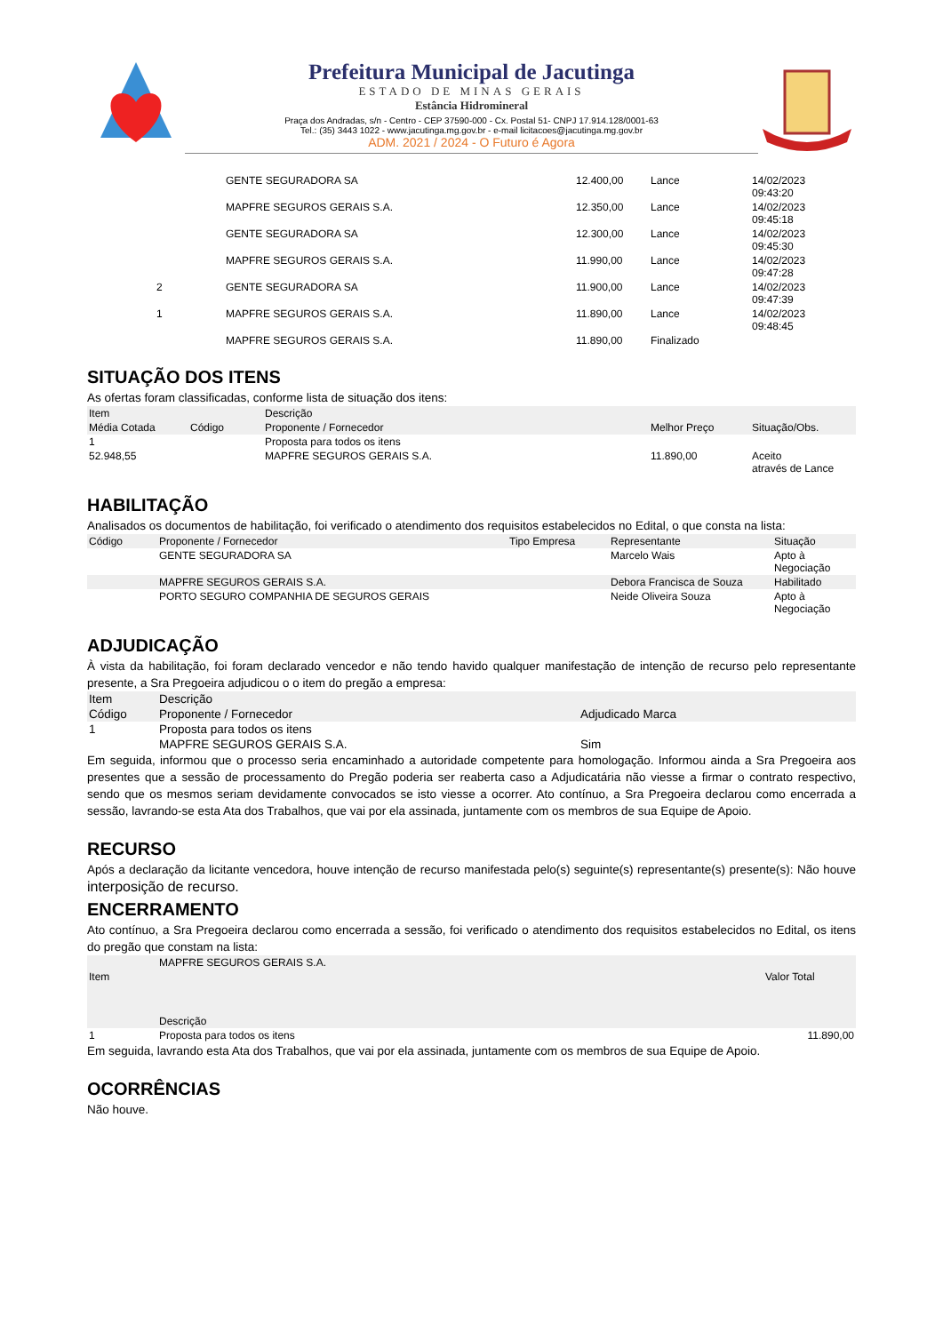Prefeitura Municipal de Jacutinga
ESTADO DE MINAS GERAIS
Estância Hidromineral
Praça dos Andradas, s/n - Centro - CEP 37590-000 - Cx. Postal 51- CNPJ 17.914.128/0001-63
Tel.: (35) 3443 1022 - www.jacutinga.mg.gov.br - e-mail licitacoes@jacutinga.mg.gov.br
ADM. 2021 / 2024 - O Futuro é Agora
| | GENTE SEGURADORA SA | 12.400,00 | Lance | 14/02/2023 09:43:20 |
| | MAPFRE SEGUROS GERAIS S.A. | 12.350,00 | Lance | 14/02/2023 09:45:18 |
| | GENTE SEGURADORA SA | 12.300,00 | Lance | 14/02/2023 09:45:30 |
| | MAPFRE SEGUROS GERAIS S.A. | 11.990,00 | Lance | 14/02/2023 09:47:28 |
| 2 | GENTE SEGURADORA SA | 11.900,00 | Lance | 14/02/2023 09:47:39 |
| 1 | MAPFRE SEGUROS GERAIS S.A. | 11.890,00 | Lance | 14/02/2023 09:48:45 |
| | MAPFRE SEGUROS GERAIS S.A. | 11.890,00 | Finalizado | |
SITUAÇÃO DOS ITENS
As ofertas foram classificadas, conforme lista de situação dos itens:
| Item | | Descrição | | |
| --- | --- | --- | --- | --- |
| Média Cotada | Código | Proponente / Fornecedor | Melhor Preço | Situação/Obs. |
| 1 | | Proposta para todos os itens | | |
| 52.948,55 | | MAPFRE SEGUROS GERAIS S.A. | 11.890,00 | Aceito através de Lance |
HABILITAÇÃO
Analisados os documentos de habilitação, foi verificado o atendimento dos requisitos estabelecidos no Edital, o que consta na lista:
| Código | Proponente / Fornecedor | Tipo Empresa | Representante | Situação |
| --- | --- | --- | --- | --- |
| | GENTE SEGURADORA SA | | Marcelo Wais | Apto à Negociação |
| | MAPFRE SEGUROS GERAIS S.A. | | Debora Francisca de Souza | Habilitado |
| | PORTO SEGURO COMPANHIA DE SEGUROS GERAIS | | Neide Oliveira Souza | Apto à Negociação |
ADJUDICAÇÃO
À vista da habilitação, foi foram declarado vencedor e não tendo havido qualquer manifestação de intenção de recurso pelo representante presente, a Sra Pregoeira adjudicou o o item do pregão a empresa:
| Item | Descrição | |
| --- | --- | --- |
| Código | Proponente / Fornecedor | Adjudicado Marca |
| 1 | Proposta para todos os itens | |
| | MAPFRE SEGUROS GERAIS S.A. | Sim |
Em seguida, informou que o processo seria encaminhado a autoridade competente para homologação. Informou ainda a Sra Pregoeira aos presentes que a sessão de processamento do Pregão poderia ser reaberta caso a Adjudicatária não viesse a firmar o contrato respectivo, sendo que os mesmos seriam devidamente convocados se isto viesse a ocorrer. Ato contínuo, a Sra Pregoeira declarou como encerrada a sessão, lavrando-se esta Ata dos Trabalhos, que vai por ela assinada, juntamente com os membros de sua Equipe de Apoio.
RECURSO
Após a declaração da licitante vencedora, houve intenção de recurso manifestada pelo(s) seguinte(s) representante(s) presente(s): Não houve interposição de recurso.
ENCERRAMENTO
Ato contínuo, a Sra Pregoeira declarou como encerrada a sessão, foi verificado o atendimento dos requisitos estabelecidos no Edital, os itens do pregão que constam na lista:
| | MAPFRE SEGUROS GERAIS S.A. | |
| --- | --- | --- |
| Item | | Valor Total |
| | Descrição | |
| 1 | Proposta para todos os itens | 11.890,00 |
Em seguida, lavrando esta Ata dos Trabalhos, que vai por ela assinada, juntamente com os membros de sua Equipe de Apoio.
OCORRÊNCIAS
Não houve.